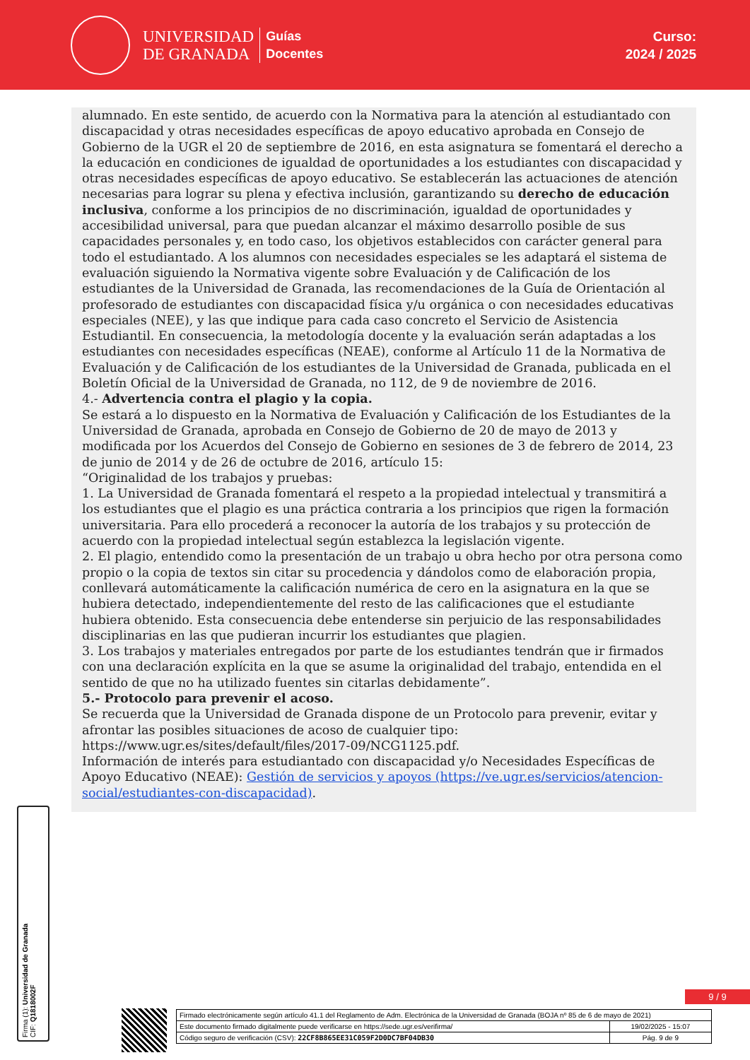UNIVERSIDAD
DE GRANADA
Guías
Docentes
Curso:
2024 / 2025
alumnado. En este sentido, de acuerdo con la Normativa para la atención al estudiantado con discapacidad y otras necesidades específicas de apoyo educativo aprobada en Consejo de Gobierno de la UGR el 20 de septiembre de 2016, en esta asignatura se fomentará el derecho a la educación en condiciones de igualdad de oportunidades a los estudiantes con discapacidad y otras necesidades específicas de apoyo educativo. Se establecerán las actuaciones de atención necesarias para lograr su plena y efectiva inclusión, garantizando su derecho de educación inclusiva, conforme a los principios de no discriminación, igualdad de oportunidades y accesibilidad universal, para que puedan alcanzar el máximo desarrollo posible de sus capacidades personales y, en todo caso, los objetivos establecidos con carácter general para todo el estudiantado. A los alumnos con necesidades especiales se les adaptará el sistema de evaluación siguiendo la Normativa vigente sobre Evaluación y de Calificación de los estudiantes de la Universidad de Granada, las recomendaciones de la Guía de Orientación al profesorado de estudiantes con discapacidad física y/u orgánica o con necesidades educativas especiales (NEE), y las que indique para cada caso concreto el Servicio de Asistencia Estudiantil. En consecuencia, la metodología docente y la evaluación serán adaptadas a los estudiantes con necesidades específicas (NEAE), conforme al Artículo 11 de la Normativa de Evaluación y de Calificación de los estudiantes de la Universidad de Granada, publicada en el Boletín Oficial de la Universidad de Granada, no 112, de 9 de noviembre de 2016.
4.- Advertencia contra el plagio y la copia.
Se estará a lo dispuesto en la Normativa de Evaluación y Calificación de los Estudiantes de la Universidad de Granada, aprobada en Consejo de Gobierno de 20 de mayo de 2013 y modificada por los Acuerdos del Consejo de Gobierno en sesiones de 3 de febrero de 2014, 23 de junio de 2014 y de 26 de octubre de 2016, artículo 15:
“Originalidad de los trabajos y pruebas:
1. La Universidad de Granada fomentará el respeto a la propiedad intelectual y transmitirá a los estudiantes que el plagio es una práctica contraria a los principios que rigen la formación universitaria. Para ello procederá a reconocer la autoría de los trabajos y su protección de acuerdo con la propiedad intelectual según establezca la legislación vigente.
2. El plagio, entendido como la presentación de un trabajo u obra hecho por otra persona como propio o la copia de textos sin citar su procedencia y dándolos como de elaboración propia, conllevará automáticamente la calificación numérica de cero en la asignatura en la que se hubiera detectado, independientemente del resto de las calificaciones que el estudiante hubiera obtenido. Esta consecuencia debe entenderse sin perjuicio de las responsabilidades disciplinarias en las que pudieran incurrir los estudiantes que plagien.
3. Los trabajos y materiales entregados por parte de los estudiantes tendrán que ir firmados con una declaración explícita en la que se asume la originalidad del trabajo, entendida en el sentido de que no ha utilizado fuentes sin citarlas debidamente”.
5.- Protocolo para prevenir el acoso.
Se recuerda que la Universidad de Granada dispone de un Protocolo para prevenir, evitar y afrontar las posibles situaciones de acoso de cualquier tipo: https://www.ugr.es/sites/default/files/2017-09/NCG1125.pdf.
Información de interés para estudiantado con discapacidad y/o Necesidades Específicas de Apoyo Educativo (NEAE): Gestión de servicios y apoyos (https://ve.ugr.es/servicios/atencion-social/estudiantes-con-discapacidad).
Firma (1): Universidad de Granada
CIF: Q1818002F
9 / 9
| Firmado electrónicamente según artículo 41.1 del Reglamento de Adm. Electrónica de la Universidad de Granada (BOJA nº 85 de 6 de mayo de 2021) | |
| Este documento firmado digitalmente puede verificarse en https://sede.ugr.es/verifirma/ | 19/02/2025 - 15:07 |
| Código seguro de verificación (CSV): 22CF8B865EE31C059F2D0DC7BF04DB30 | Pág. 9 de 9 |